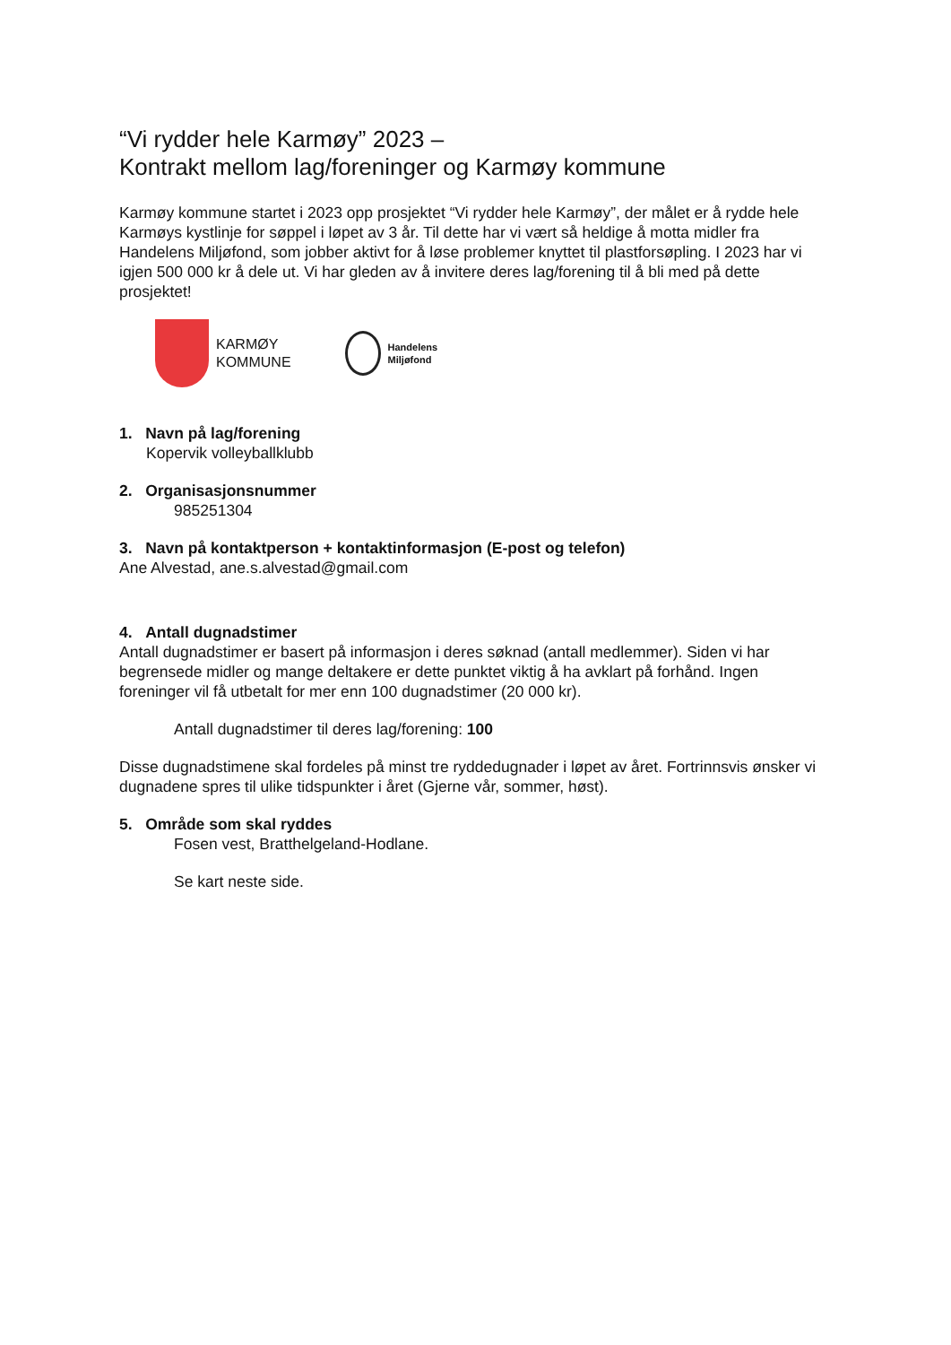“Vi rydder hele Karmøy” 2023 –
Kontrakt mellom lag/foreninger og Karmøy kommune
Karmøy kommune startet i 2023 opp prosjektet “Vi rydder hele Karmøy”, der målet er å rydde hele Karmøys kystlinje for søppel i løpet av 3 år. Til dette har vi vært så heldige å motta midler fra Handelens Miljøfond, som jobber aktivt for å løse problemer knyttet til plastforsøpling. I 2023 har vi igjen 500 000 kr å dele ut. Vi har gleden av å invitere deres lag/forening til å bli med på dette prosjektet!
KARMØY
KOMMUNE
Handelens
Miljøfond
1. Navn på lag/forening
Kopervik volleyballklubb
2. Organisasjonsnummer
985251304
3. Navn på kontaktperson + kontaktinformasjon (E-post og telefon)
Ane Alvestad, ane.s.alvestad@gmail.com
4. Antall dugnadstimer
Antall dugnadstimer er basert på informasjon i deres søknad (antall medlemmer). Siden vi har begrensede midler og mange deltakere er dette punktet viktig å ha avklart på forhånd. Ingen foreninger vil få utbetalt for mer enn 100 dugnadstimer (20 000 kr).
Antall dugnadstimer til deres lag/forening: 100
Disse dugnadstimene skal fordeles på minst tre ryddedugnader i løpet av året. Fortrinnsvis ønsker vi dugnadene spres til ulike tidspunkter i året (Gjerne vår, sommer, høst).
5. Område som skal ryddes
Fosen vest, Bratthelgeland-Hodlane.
Se kart neste side.